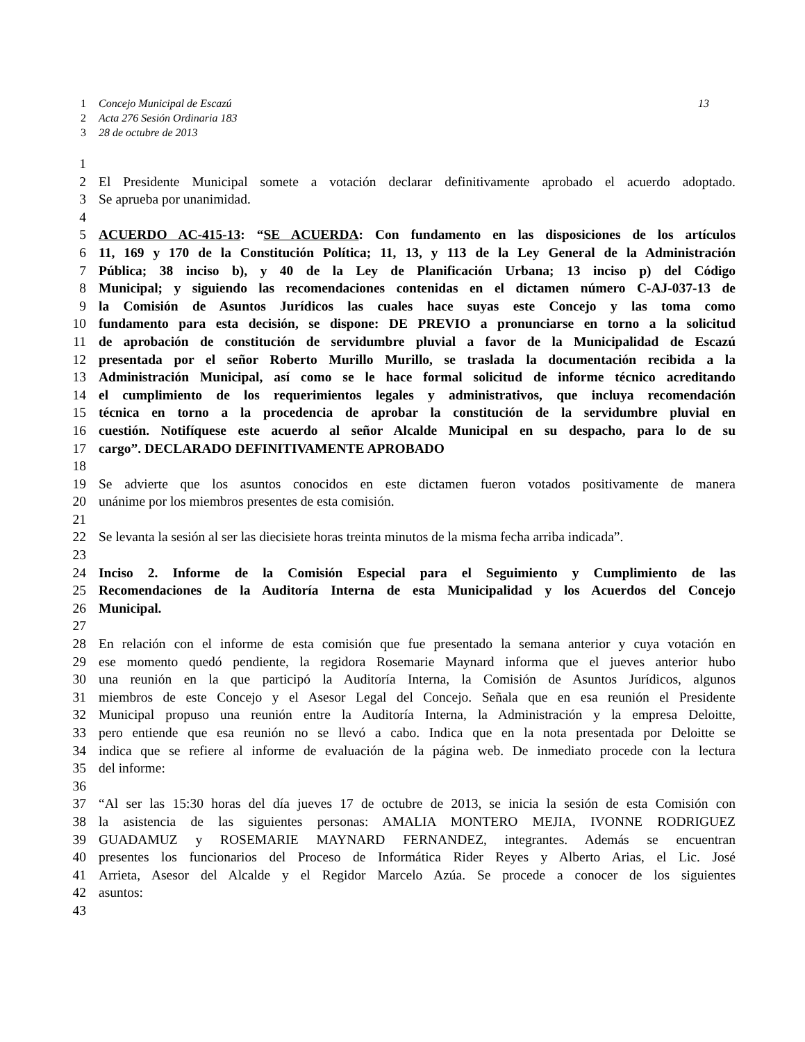1 Concejo Municipal de Escazú 13
2 Acta 276 Sesión Ordinaria 183
3 28 de octubre de 2013
1
2 El Presidente Municipal somete a votación declarar definitivamente aprobado el acuerdo adoptado.
3 Se aprueba por unanimidad.
4
5 ACUERDO AC-415-13: “SE ACUERDA: Con fundamento en las disposiciones de los artículos
6 11, 169 y 170 de la Constitución Política; 11, 13, y 113 de la Ley General de la Administración
7 Pública; 38 inciso b), y 40 de la Ley de Planificación Urbana; 13 inciso p) del Código
8 Municipal; y siguiendo las recomendaciones contenidas en el dictamen número C-AJ-037-13 de
9 la Comisión de Asuntos Jurídicos las cuales hace suyas este Concejo y las toma como
10 fundamento para esta decisión, se dispone: DE PREVIO a pronunciarse en torno a la solicitud
11 de aprobación de constitución de servidumbre pluvial a favor de la Municipalidad de Escazú
12 presentada por el señor Roberto Murillo Murillo, se traslada la documentación recibida a la
13 Administración Municipal, así como se le hace formal solicitud de informe técnico acreditando
14 el cumplimiento de los requerimientos legales y administrativos, que incluya recomendación
15 técnica en torno a la procedencia de aprobar la constitución de la servidumbre pluvial en
16 cuestión. Notifíquese este acuerdo al señor Alcalde Municipal en su despacho, para lo de su
17 cargo”. DECLARADO DEFINITIVAMENTE APROBADO
18
19 Se advierte que los asuntos conocidos en este dictamen fueron votados positivamente de manera
20 unánime por los miembros presentes de esta comisión.
21
22 Se levanta la sesión al ser las diecisiete horas treinta minutos de la misma fecha arriba indicada”.
23
24 Inciso 2. Informe de la Comisión Especial para el Seguimiento y Cumplimiento de las
25 Recomendaciones de la Auditoría Interna de esta Municipalidad y los Acuerdos del Concejo
26 Municipal.
27
28 En relación con el informe de esta comisión que fue presentado la semana anterior y cuya votación en
29 ese momento quedó pendiente, la regidora Rosemarie Maynard informa que el jueves anterior hubo
30 una reunión en la que participó la Auditoría Interna, la Comisión de Asuntos Jurídicos, algunos
31 miembros de este Concejo y el Asesor Legal del Concejo. Señala que en esa reunión el Presidente
32 Municipal propuso una reunión entre la Auditoría Interna, la Administración y la empresa Deloitte,
33 pero entiende que esa reunión no se llevó a cabo. Indica que en la nota presentada por Deloitte se
34 indica que se refiere al informe de evaluación de la página web. De inmediato procede con la lectura
35 del informe:
36
37 “Al ser las 15:30 horas del día jueves 17 de octubre de 2013, se inicia la sesión de esta Comisión con
38 la asistencia de las siguientes personas: AMALIA MONTERO MEJIA, IVONNE RODRIGUEZ
39 GUADAMUZ y ROSEMARIE MAYNARD FERNANDEZ, integrantes. Además se encuentran
40 presentes los funcionarios del Proceso de Informática Rider Reyes y Alberto Arias, el Lic. José
41 Arrieta, Asesor del Alcalde y el Regidor Marcelo Azúa. Se procede a conocer de los siguientes
42 asuntos:
43